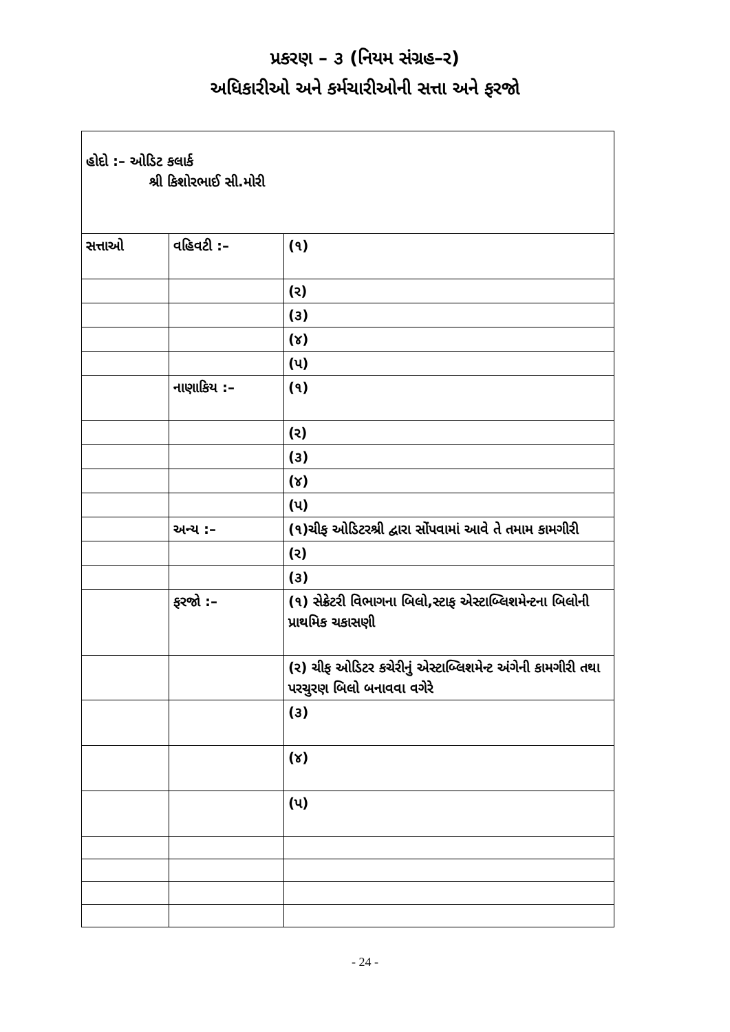પ્રકરણ – ૩ (નિયમ સંગ્રહ–ર)
અધિકારીઓ અને કર્મચારીઓની સત્તા અને ફરજો
| હોદો :– ઓડિટ કલાર્ક શ્રી કિશોરભાઈ સી.મોરી | | |
| સત્તાઓ | વહિવટી :– | (૧) |
| | | (ર) |
| | | (૩) |
| | | (૪) |
| | | (પ) |
| | નાણાકિય :– | (૧) |
| | | (ર) |
| | | (૩) |
| | | (૪) |
| | | (પ) |
| | અન્ય :– | (૧)ચીફ ઓડિટરશ્રી દ્વારા સોંપવામાં આવે તે તમામ કામગીરી |
| | | (ર) |
| | | (૩) |
| | ફરજો :– | (૧) સેક્રેટરી વિભાગના બિલો,સ્ટાફ એસ્ટાબ્લિશમેન્ટના બિલોની પ્રાથમિક ચકાસણી |
| | | (ર) ચીફ ઓડિટર કચેરીનું એસ્ટાબ્લિશમેન્ટ અંગેની કામગીરી તથા પરચુરણ બિલો બનાવવા વગેરે |
| | | (૩) |
| | | (૪) |
| | | (પ) |
- 24 -